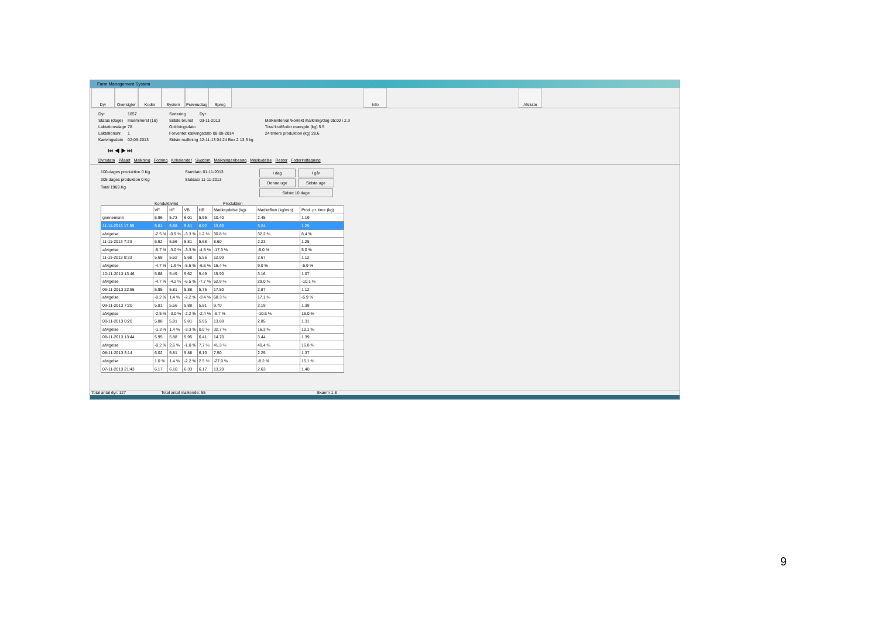Farm Management System
Dyr Oversigter
Koder System Prøveudtag
Sprog Info Afslutte
Dyr 1657
Status (dage) Insemineret (16)
Laktationsdage 78
Laktationsnr. 1
Kælvingsdato 02-09-2013
Sortering Dyr
Sidste brunst 03-11-2013
Goldningsdato
Forventet kælvingsdato 08-08-2014
Sidste malkning 12-11-13 04:24 Box 2 13.3 kg
Malkeinterval \korrekt malkning/dag 05:00 \ 2.3
Total kraftfoder mængde (kg) 5.5
24 timers produktion (kg) 28.6
⏮ ◀ ▶ ⏭
Dyredata Påsæt Malkning Fodring Kokalender Sygdom Malkninger/besøg Mælkydelse Rester Foderindtagning
100-dages produktion 0 Kg
305 dages produktion 0 Kg
Total 1969 Kg
Startdato 01-11-2013
Slutdato 11-11-2013
I dag I går
Denne uge Sidste uge
Sidste 10 dage
Konduktivitet Produktion
| | VF | HF | VB | HB | Mælkeydelse (kg) | Mælkeflow (kg/min) | Prod. pr. time (kg) |
| --- | --- | --- | --- | --- | --- | --- | --- |
| gennemsnit | 5.96 | 5.73 | 6.01 | 5.95 | 10.40 | 2.45 | 1.19 |
| 11-11-2013 17:59 | 5.81 | 5.68 | 5.81 | 6.02 | 13.60 | 3.24 | 1.29 |
| afvigelse | -2.5 % | -0.9 % | -3.3 % | 1.2 % | 30.8 % | 32.2 % | 8.4 % |
| 11-11-2013 7:23 | 5.62 | 5.56 | 5.81 | 5.68 | 8.60 | 2.23 | 1.25 |
| afvigelse | -5.7 % | -3.0 % | -3.3 % | -4.5 % | -17.3 % | -9.0 % | 5.0 % |
| 11-11-2013 0:33 | 5.68 | 5.62 | 5.68 | 5.56 | 12.00 | 2.67 | 1.12 |
| afvigelse | -4.7 % | -1.9 % | -5.5 % | -6.6 % | 15.4 % | 9.0 % | -5.9 % |
| 10-11-2013 13:46 | 5.68 | 5.49 | 5.62 | 5.49 | 15.90 | 3.16 | 1.07 |
| afvigelse | -4.7 % | -4.2 % | -6.5 % | -7.7 % | 52.9 % | 29.0 % | -10.1 % |
| 09-11-2013 22:55 | 5.95 | 5.81 | 5.88 | 5.75 | 17.50 | 2.87 | 1.12 |
| afvigelse | -0.2 % | 1.4 % | -2.2 % | -3.4 % | 68.3 % | 17.1 % | -5.9 % |
| 09-11-2013 7:20 | 5.81 | 5.56 | 5.88 | 5.81 | 9.70 | 2.19 | 1.38 |
| afvigelse | -2.5 % | -3.0 % | -2.2 % | -2.4 % | -6.7 % | -10.6 % | 16.0 % |
| 09-11-2013 0:20 | 5.88 | 5.81 | 5.81 | 5.95 | 13.80 | 2.85 | 1.31 |
| afvigelse | -1.3 % | 1.4 % | -3.3 % | 0.0 % | 32.7 % | 16.3 % | 10.1 % |
| 08-11-2013 13:44 | 5.95 | 5.88 | 5.95 | 6.41 | 14.70 | 3.44 | 1.39 |
| afvigelse | -0.2 % | 2.6 % | -1.0 % | 7.7 % | 41.3 % | 40.4 % | 16.8 % |
| 08-11-2013 3:14 | 6.02 | 5.81 | 5.88 | 6.10 | 7.50 | 2.25 | 1.37 |
| afvigelse | 1.0 % | 1.4 % | -2.2 % | 2.5 % | -27.9 % | -8.2 % | 15.1 % |
| 07-11-2013 21:43 | 6.17 | 6.10 | 6.33 | 6.17 | 13.20 | 2.63 | 1.40 |
Total antal dyr: 127 Total antal malkende: 55 Skærm 1.8
9